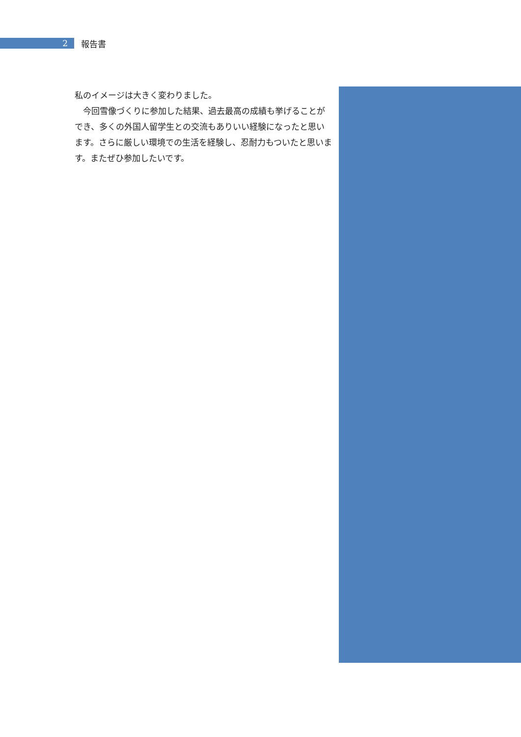2
報告書
私のイメージは大きく変わりました。
　今回雪像づくりに参加した結果、過去最高の成績も挙げることができ、多くの外国人留学生との交流もありいい経験になったと思います。さらに厳しい環境での生活を経験し、忍耐力もついたと思います。またぜひ参加したいです。